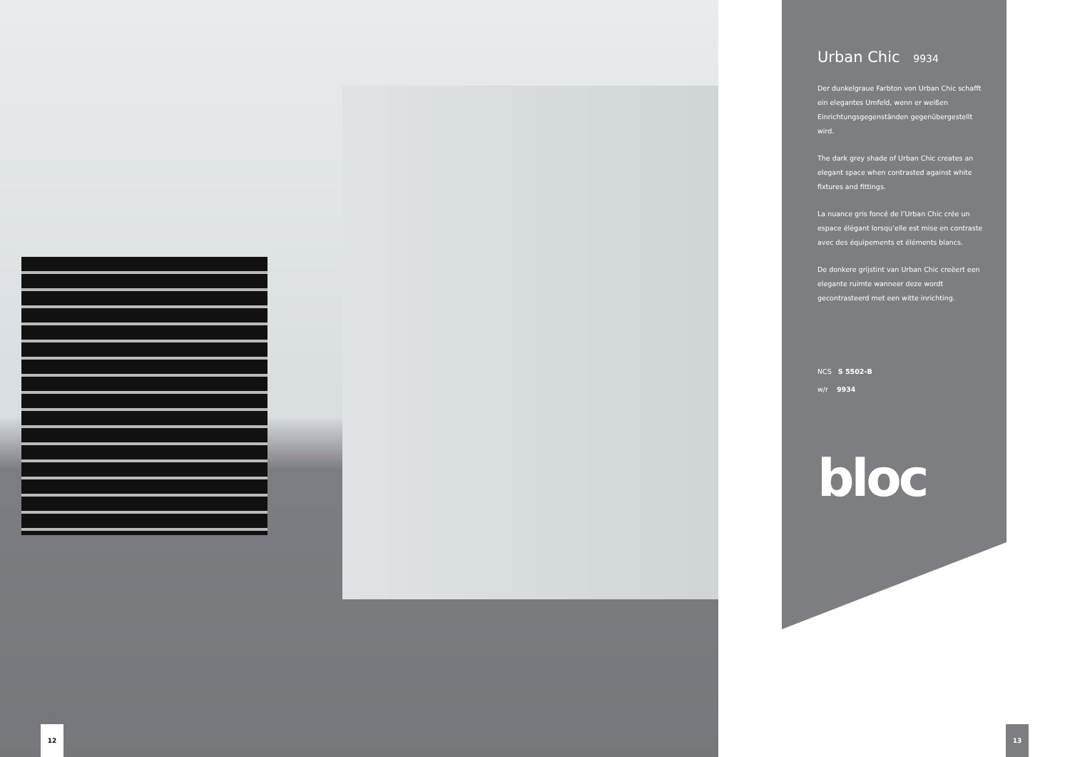Urban Chic 9934
Der dunkelgraue Farbton von Urban Chic schafft ein elegantes Umfeld, wenn er weißen Einrichtungsgegenständen gegenübergestellt wird.
The dark grey shade of Urban Chic creates an elegant space when contrasted against white fixtures and fittings.
La nuance gris foncé de l’Urban Chic crée un espace élégant lorsqu’elle est mise en contraste avec des équipements et éléments blancs.
De donkere grijstint van Urban Chic creëert een elegante ruimte wanneer deze wordt gecontrasteerd met een witte inrichting.
NCS S 5502-B
w/r 9934
bloc
12 13